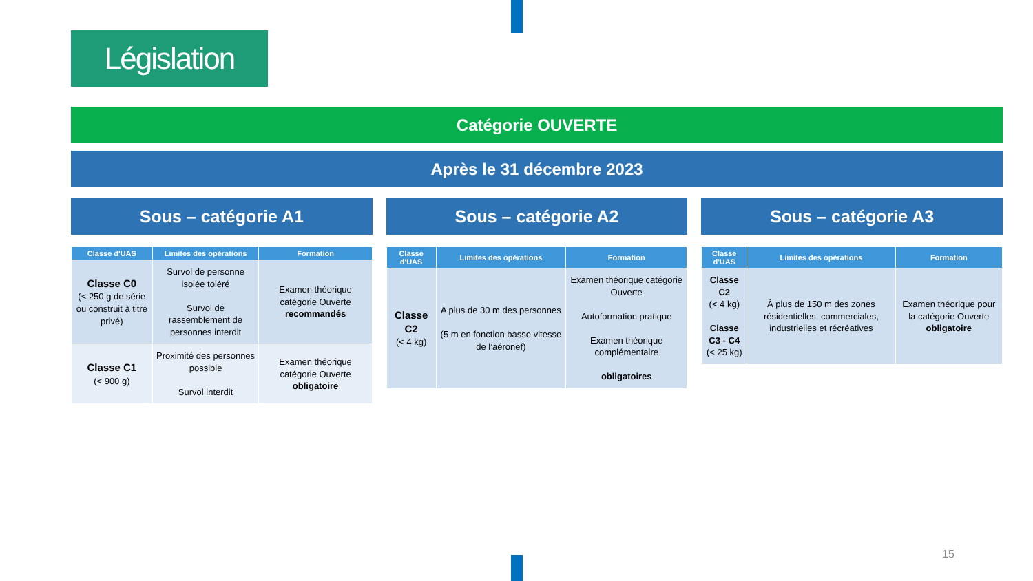Législation
Catégorie OUVERTE
Après le 31 décembre 2023
Sous – catégorie A1
| Classe d'UAS | Limites des opérations | Formation |
| --- | --- | --- |
| Classe C0 (< 250 g de série ou construit à titre privé) | Survol de personne isolée toléré Survol de rassemblement de personnes interdit | Examen théorique catégorie Ouverte recommandés |
| Classe C1 (< 900 g) | Proximité des personnes possible Survol interdit | Examen théorique catégorie Ouverte obligatoire |
Sous – catégorie A2
| Classe d'UAS | Limites des opérations | Formation |
| --- | --- | --- |
| Classe C2 (< 4 kg) | A plus de 30 m des personnes (5 m en fonction basse vitesse de l’aéronef) | Examen théorique catégorie Ouverte Autoformation pratique Examen théorique complémentaire obligatoires |
Sous – catégorie A3
| Classe d'UAS | Limites des opérations | Formation |
| --- | --- | --- |
| Classe C2 (< 4 kg) Classe C3 - C4 (< 25 kg) | À plus de 150 m des zones résidentielles, commerciales, industrielles et récréatives | Examen théorique pour la catégorie Ouverte obligatoire |
15